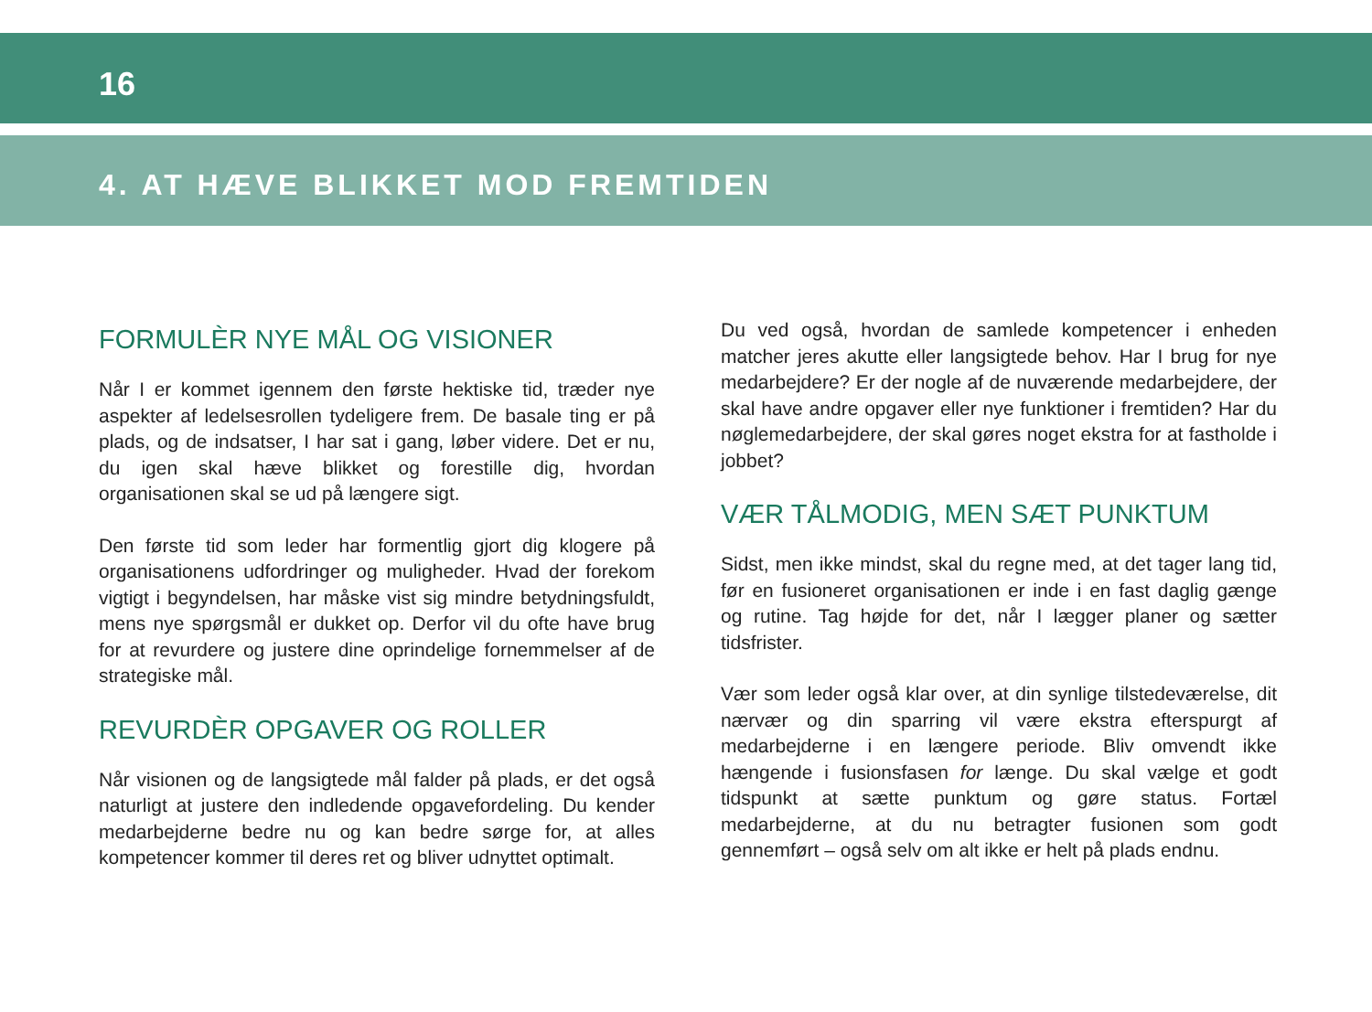16
4. AT HÆVE BLIKKET MOD FREMTIDEN
FORMULÈR NYE MÅL OG VISIONER
Når I er kommet igennem den første hektiske tid, træder nye aspekter af ledelsesrollen tydeligere frem. De basale ting er på plads, og de indsatser, I har sat i gang, løber videre. Det er nu, du igen skal hæve blikket og forestille dig, hvordan organisationen skal se ud på længere sigt.
Den første tid som leder har formentlig gjort dig klogere på organisationens udfordringer og muligheder. Hvad der forekom vigtigt i begyndelsen, har måske vist sig mindre betydningsfuldt, mens nye spørgsmål er dukket op. Derfor vil du ofte have brug for at revurdere og justere dine oprindelige fornemmelser af de strategiske mål.
REVURDÈR OPGAVER OG ROLLER
Når visionen og de langsigtede mål falder på plads, er det også naturligt at justere den indledende opgavefordeling. Du kender medarbejderne bedre nu og kan bedre sørge for, at alles kompetencer kommer til deres ret og bliver udnyttet optimalt.
Du ved også, hvordan de samlede kompetencer i enheden matcher jeres akutte eller langsigtede behov. Har I brug for nye medarbejdere? Er der nogle af de nuværende medarbejdere, der skal have andre opgaver eller nye funktioner i fremtiden? Har du nøglemedarbejdere, der skal gøres noget ekstra for at fastholde i jobbet?
VÆR TÅLMODIG, MEN SÆT PUNKTUM
Sidst, men ikke mindst, skal du regne med, at det tager lang tid, før en fusioneret organisationen er inde i en fast daglig gænge og rutine. Tag højde for det, når I lægger planer og sætter tidsfrister.
Vær som leder også klar over, at din synlige tilstedeværelse, dit nærvær og din sparring vil være ekstra efterspurgt af medarbejderne i en længere periode. Bliv omvendt ikke hængende i fusionsfasen for længe. Du skal vælge et godt tidspunkt at sætte punktum og gøre status. Fortæl medarbejderne, at du nu betragter fusionen som godt gennemført – også selv om alt ikke er helt på plads endnu.